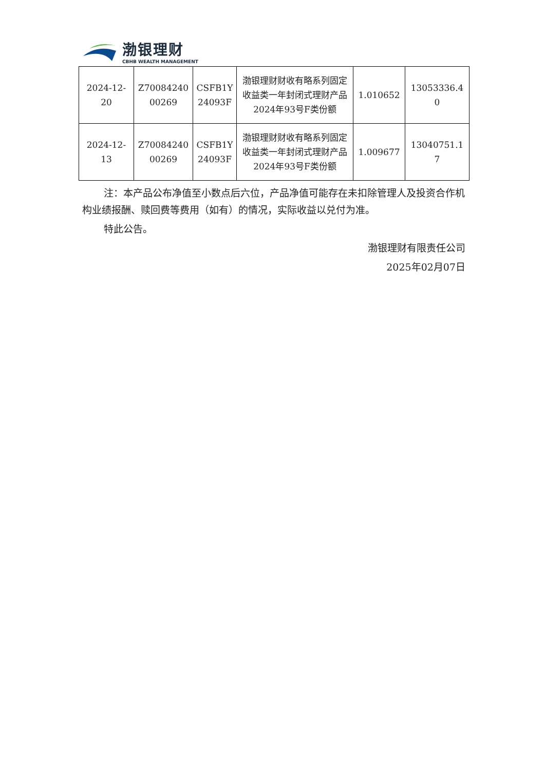渤银理财
CBHB WEALTH MANAGEMENT
| 2024-12- 20 | Z70084240 00269 | CSFB1Y 24093F | 渤银理财财收有略系列固定收益类一年封闭式理财产品2024年93号F类份额 | 1.010652 | 13053336.4 0 |
| 2024-12- 13 | Z70084240 00269 | CSFB1Y 24093F | 渤银理财财收有略系列固定收益类一年封闭式理财产品2024年93号F类份额 | 1.009677 | 13040751.1 7 |
注：本产品公布净值至小数点后六位，产品净值可能存在未扣除管理人及投资合作机构业绩报酬、赎回费等费用（如有）的情况，实际收益以兑付为准。
特此公告。
渤银理财有限责任公司
2025年02月07日